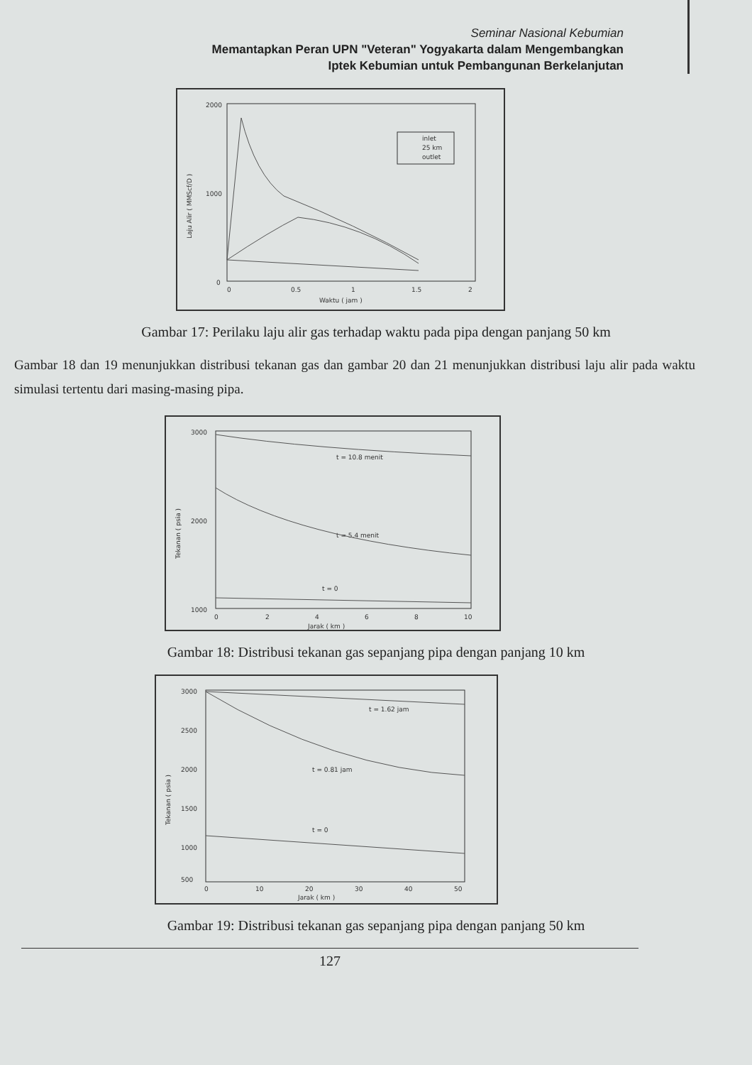Seminar Nasional Kebumian
Memantapkan Peran UPN "Veteran" Yogyakarta dalam Mengembangkan
Iptek Kebumian untuk Pembangunan Berkelanjutan
2000
1000
0
Laju Alir ( MMScf/D )
0
0.5
1
1.5
2
Waktu ( jam )
inlet
25 km
outlet
Gambar 17: Perilaku laju alir gas terhadap waktu pada pipa dengan panjang 50 km
Gambar 18 dan 19 menunjukkan distribusi tekanan gas dan gambar 20 dan 21 menunjukkan distribusi laju alir pada waktu simulasi tertentu dari masing-masing pipa.
3000
2000
1000
Tekanan ( psia )
0
2
4
6
8
10
Jarak ( km )
t = 10.8 menit
t = 5.4 menit
t = 0
Gambar 18: Distribusi tekanan gas sepanjang pipa dengan panjang 10 km
3000
2500
2000
1500
1000
500
Tekanan ( psia )
0
10
20
30
40
50
Jarak ( km )
t = 1.62 jam
t = 0.81 jam
t = 0
Gambar 19: Distribusi tekanan gas sepanjang pipa dengan panjang 50 km
127